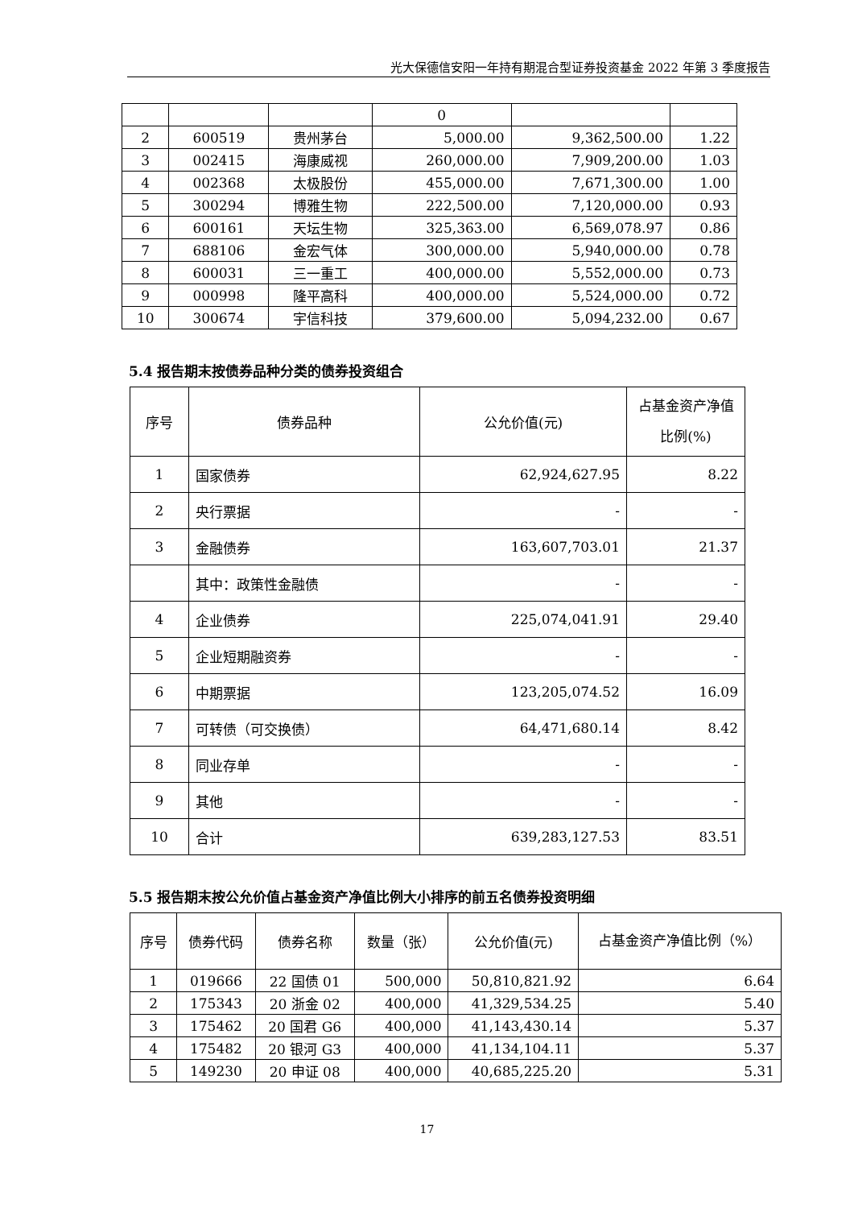光大保德信安阳一年持有期混合型证券投资基金 2022 年第 3 季度报告
| | | | 0 | | |
| 2 | 600519 | 贵州茅台 | 5,000.00 | 9,362,500.00 | 1.22 |
| 3 | 002415 | 海康威视 | 260,000.00 | 7,909,200.00 | 1.03 |
| 4 | 002368 | 太极股份 | 455,000.00 | 7,671,300.00 | 1.00 |
| 5 | 300294 | 博雅生物 | 222,500.00 | 7,120,000.00 | 0.93 |
| 6 | 600161 | 天坛生物 | 325,363.00 | 6,569,078.97 | 0.86 |
| 7 | 688106 | 金宏气体 | 300,000.00 | 5,940,000.00 | 0.78 |
| 8 | 600031 | 三一重工 | 400,000.00 | 5,552,000.00 | 0.73 |
| 9 | 000998 | 隆平高科 | 400,000.00 | 5,524,000.00 | 0.72 |
| 10 | 300674 | 宇信科技 | 379,600.00 | 5,094,232.00 | 0.67 |
5.4 报告期末按债券品种分类的债券投资组合
| 序号 | 债券品种 | 公允价值(元) | 占基金资产净值比例(%) |
| --- | --- | --- | --- |
| 1 | 国家债券 | 62,924,627.95 | 8.22 |
| 2 | 央行票据 | - | - |
| 3 | 金融债券 | 163,607,703.01 | 21.37 |
| | 其中：政策性金融债 | - | - |
| 4 | 企业债券 | 225,074,041.91 | 29.40 |
| 5 | 企业短期融资券 | - | - |
| 6 | 中期票据 | 123,205,074.52 | 16.09 |
| 7 | 可转债（可交换债） | 64,471,680.14 | 8.42 |
| 8 | 同业存单 | - | - |
| 9 | 其他 | - | - |
| 10 | 合计 | 639,283,127.53 | 83.51 |
5.5 报告期末按公允价值占基金资产净值比例大小排序的前五名债券投资明细
| 序号 | 债券代码 | 债券名称 | 数量（张） | 公允价值(元) | 占基金资产净值比例（%） |
| --- | --- | --- | --- | --- | --- |
| 1 | 019666 | 22 国债 01 | 500,000 | 50,810,821.92 | 6.64 |
| 2 | 175343 | 20 浙金 02 | 400,000 | 41,329,534.25 | 5.40 |
| 3 | 175462 | 20 国君 G6 | 400,000 | 41,143,430.14 | 5.37 |
| 4 | 175482 | 20 银河 G3 | 400,000 | 41,134,104.11 | 5.37 |
| 5 | 149230 | 20 申证 08 | 400,000 | 40,685,225.20 | 5.31 |
17